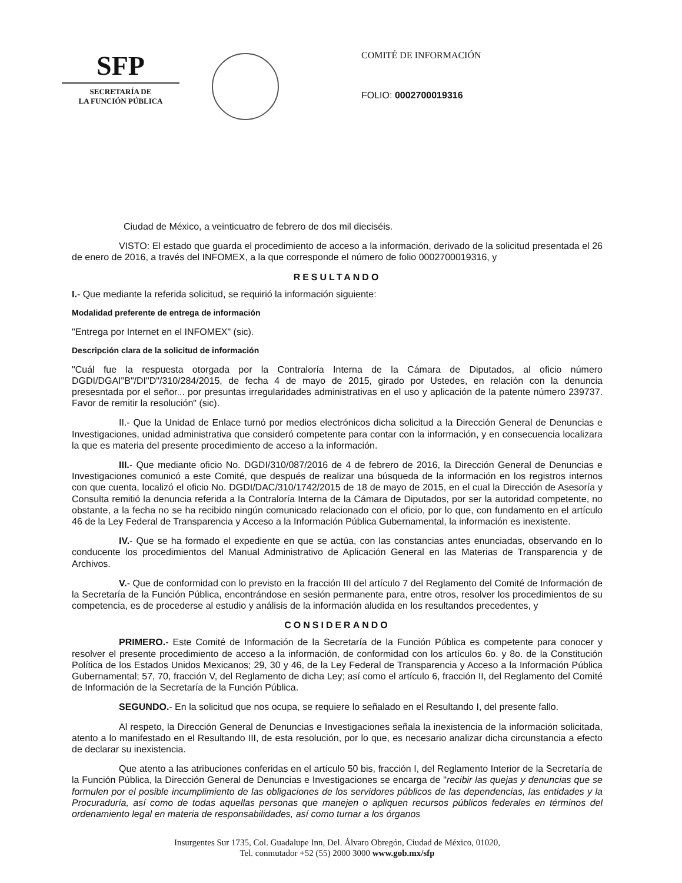SFP
SECRETARÍA DE
LA FUNCIÓN PÚBLICA
COMITÉ DE INFORMACIÓN
FOLIO: 0002700019316
Ciudad de México, a veinticuatro de febrero de dos mil dieciséis.
VISTO: El estado que guarda el procedimiento de acceso a la información, derivado de la solicitud presentada el 26 de enero de 2016, a través del INFOMEX, a la que corresponde el número de folio 0002700019316, y
RESULTANDO
I.- Que mediante la referida solicitud, se requirió la información siguiente:
Modalidad preferente de entrega de información
"Entrega por Internet en el INFOMEX" (sic).
Descripción clara de la solicitud de información
"Cuál fue la respuesta otorgada por la Contraloría Interna de la Cámara de Diputados, al oficio número DGDI/DGAI"B"/DI"D"/310/284/2015, de fecha 4 de mayo de 2015, girado por Ustedes, en relación con la denuncia presesntada por el señor... por presuntas irregularidades administrativas en el uso y aplicación de la patente número 239737. Favor de remitir la resolución" (sic).
II.- Que la Unidad de Enlace turnó por medios electrónicos dicha solicitud a la Dirección General de Denuncias e Investigaciones, unidad administrativa que consideró competente para contar con la información, y en consecuencia localizara la que es materia del presente procedimiento de acceso a la información.
III.- Que mediante oficio No. DGDI/310/087/2016 de 4 de febrero de 2016, la Dirección General de Denuncias e Investigaciones comunicó a este Comité, que después de realizar una búsqueda de la información en los registros internos con que cuenta, localizó el oficio No. DGDI/DAC/310/1742/2015 de 18 de mayo de 2015, en el cual la Dirección de Asesoría y Consulta remitió la denuncia referida a la Contraloría Interna de la Cámara de Diputados, por ser la autoridad competente, no obstante, a la fecha no se ha recibido ningún comunicado relacionado con el oficio, por lo que, con fundamento en el artículo 46 de la Ley Federal de Transparencia y Acceso a la Información Pública Gubernamental, la información es inexistente.
IV.- Que se ha formado el expediente en que se actúa, con las constancias antes enunciadas, observando en lo conducente los procedimientos del Manual Administrativo de Aplicación General en las Materias de Transparencia y de Archivos.
V.- Que de conformidad con lo previsto en la fracción III del artículo 7 del Reglamento del Comité de Información de la Secretaría de la Función Pública, encontrándose en sesión permanente para, entre otros, resolver los procedimientos de su competencia, es de procederse al estudio y análisis de la información aludida en los resultandos precedentes, y
CONSIDERANDO
PRIMERO.- Este Comité de Información de la Secretaría de la Función Pública es competente para conocer y resolver el presente procedimiento de acceso a la información, de conformidad con los artículos 6o. y 8o. de la Constitución Política de los Estados Unidos Mexicanos; 29, 30 y 46, de la Ley Federal de Transparencia y Acceso a la Información Pública Gubernamental; 57, 70, fracción V, del Reglamento de dicha Ley; así como el artículo 6, fracción II, del Reglamento del Comité de Información de la Secretaría de la Función Pública.
SEGUNDO.- En la solicitud que nos ocupa, se requiere lo señalado en el Resultando I, del presente fallo.
Al respeto, la Dirección General de Denuncias e Investigaciones señala la inexistencia de la información solicitada, atento a lo manifestado en el Resultando III, de esta resolución, por lo que, es necesario analizar dicha circunstancia a efecto de declarar su inexistencia.
Que atento a las atribuciones conferidas en el artículo 50 bis, fracción I, del Reglamento Interior de la Secretaría de la Función Pública, la Dirección General de Denuncias e Investigaciones se encarga de "recibir las quejas y denuncias que se formulen por el posible incumplimiento de las obligaciones de los servidores públicos de las dependencias, las entidades y la Procuraduría, así como de todas aquellas personas que manejen o apliquen recursos públicos federales en términos del ordenamiento legal en materia de responsabilidades, así como turnar a los órganos
Insurgentes Sur 1735, Col. Guadalupe Inn, Del. Álvaro Obregón, Ciudad de México, 01020,
Tel. conmutador +52 (55) 2000 3000 www.gob.mx/sfp